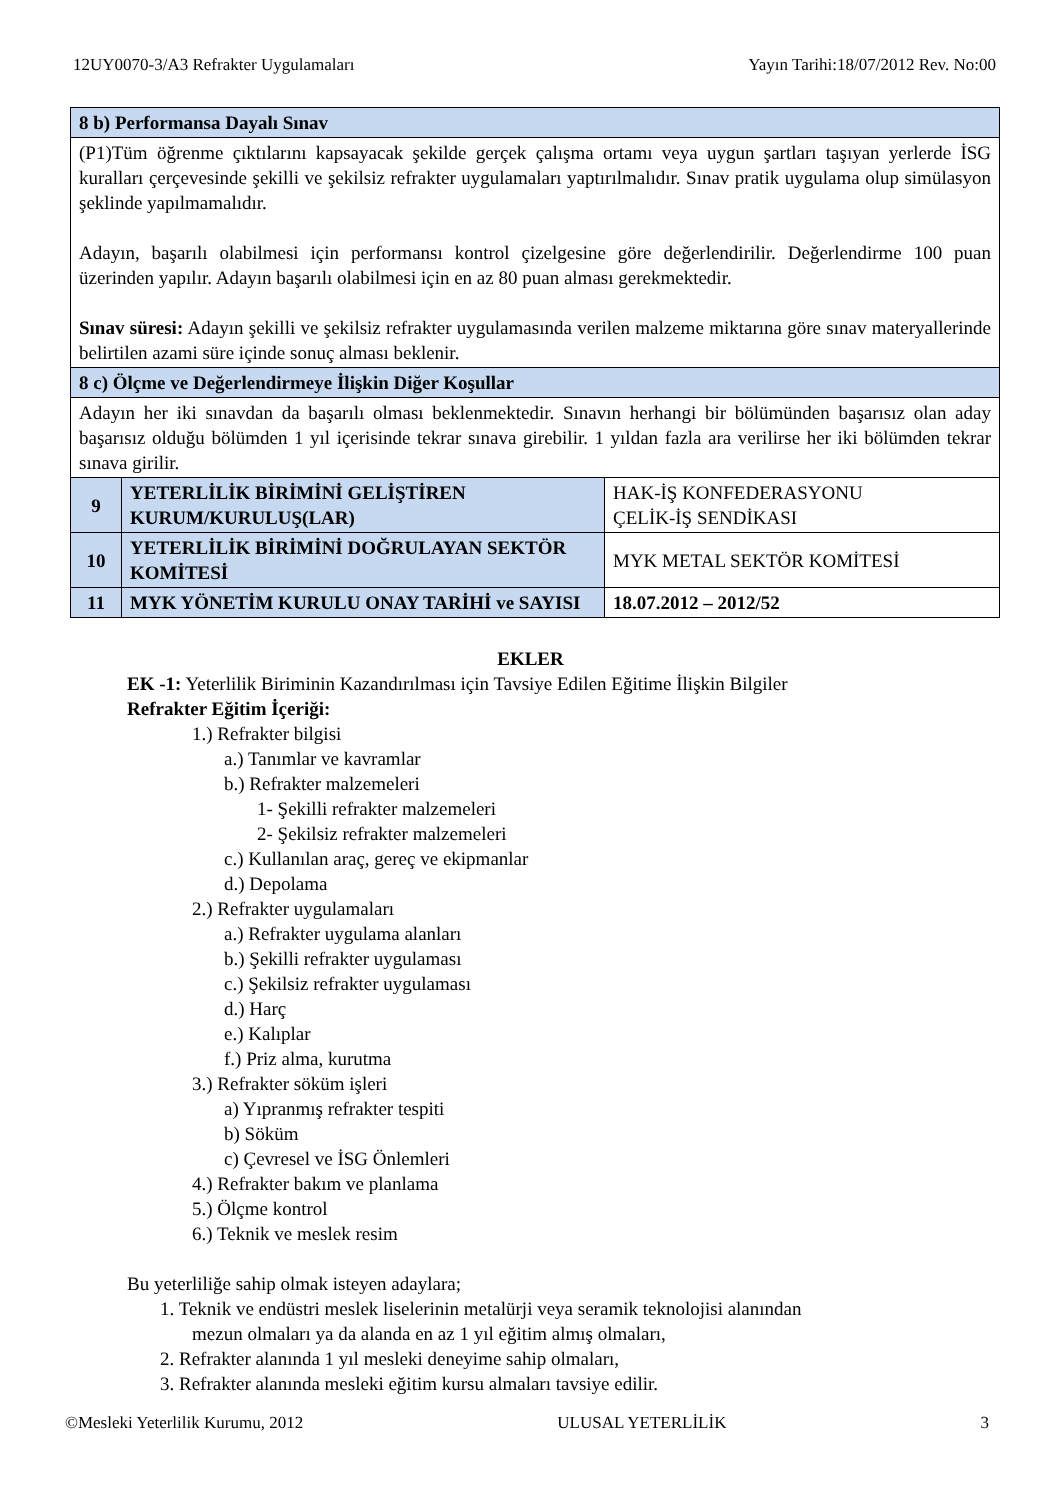12UY0070-3/A3 Refrakter Uygulamaları Yayın Tarihi:18/07/2012 Rev. No:00
| 8 b) Performansa Dayalı Sınav | | |
| (P1)Tüm öğrenme çıktılarını kapsayacak şekilde gerçek çalışma ortamı veya uygun şartları taşıyan yerlerde İSG kuralları çerçevesinde şekilli ve şekilsiz refrakter uygulamaları yaptırılmalıdır. Sınav pratik uygulama olup simülasyon şeklinde yapılmamalıdır. Adayın, başarılı olabilmesi için performansı kontrol çizelgesine göre değerlendirilir. Değerlendirme 100 puan üzerinden yapılır. Adayın başarılı olabilmesi için en az 80 puan alması gerekmektedir. Sınav süresi: Adayın şekilli ve şekilsiz refrakter uygulamasında verilen malzeme miktarına göre sınav materyallerinde belirtilen azami süre içinde sonuç alması beklenir. | | |
| 8 c) Ölçme ve Değerlendirmeye İlişkin Diğer Koşullar | | |
| Adayın her iki sınavdan da başarılı olması beklenmektedir. Sınavın herhangi bir bölümünden başarısız olan aday başarısız olduğu bölümden 1 yıl içerisinde tekrar sınava girebilir. 1 yıldan fazla ara verilirse her iki bölümden tekrar sınava girilir. | | |
| 9 | YETERLİLİK BİRİMİNİ GELİŞTİREN KURUM/KURULUŞ(LAR) | HAK-İŞ KONFEDERASYONU ÇELİK-İŞ SENDİKASI |
| 10 | YETERLİLİK BİRİMİNİ DOĞRULAYAN SEKTÖR KOMİTESİ | MYK METAL SEKTÖR KOMİTESİ |
| 11 | MYK YÖNETİM KURULU ONAY TARİHİ ve SAYISI | 18.07.2012 – 2012/52 |
EKLER
EK -1: Yeterlilik Biriminin Kazandırılması için Tavsiye Edilen Eğitime İlişkin Bilgiler
Refrakter Eğitim İçeriği:
1.) Refrakter bilgisi
a.) Tanımlar ve kavramlar
b.) Refrakter malzemeleri
1- Şekilli refrakter malzemeleri
2- Şekilsiz refrakter malzemeleri
c.) Kullanılan araç, gereç ve ekipmanlar
d.) Depolama
2.) Refrakter uygulamaları
a.) Refrakter uygulama alanları
b.) Şekilli refrakter uygulaması
c.) Şekilsiz refrakter uygulaması
d.) Harç
e.) Kalıplar
f.) Priz alma, kurutma
3.) Refrakter söküm işleri
a) Yıpranmış refrakter tespiti
b) Söküm
c) Çevresel ve İSG Önlemleri
4.) Refrakter bakım ve planlama
5.) Ölçme kontrol
6.) Teknik ve meslek resim
Bu yeterliliğe sahip olmak isteyen adaylara;
1. Teknik ve endüstri meslek liselerinin metalürji veya seramik teknolojisi alanından
mezun olmaları ya da alanda en az 1 yıl eğitim almış olmaları,
2. Refrakter alanında 1 yıl mesleki deneyime sahip olmaları,
3. Refrakter alanında mesleki eğitim kursu almaları tavsiye edilir.
©Mesleki Yeterlilik Kurumu, 2012 ULUSAL YETERLİLİK 3